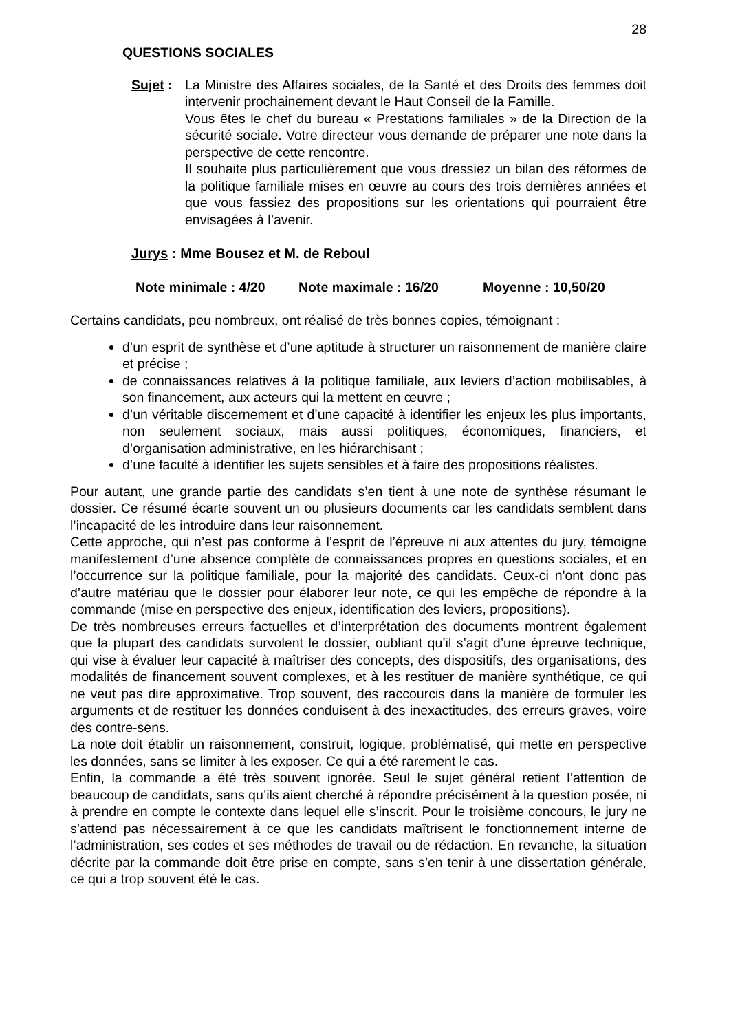28
QUESTIONS SOCIALES
Sujet :
La Ministre des Affaires sociales, de la Santé et des Droits des femmes doit intervenir prochainement devant le Haut Conseil de la Famille.
Vous êtes le chef du bureau « Prestations familiales » de la Direction de la sécurité sociale. Votre directeur vous demande de préparer une note dans la perspective de cette rencontre.
Il souhaite plus particulièrement que vous dressiez un bilan des réformes de la politique familiale mises en œuvre au cours des trois dernières années et que vous fassiez des propositions sur les orientations qui pourraient être envisagées à l’avenir.
Jurys : Mme Bousez et M. de Reboul
Note minimale : 4/20 Note maximale : 16/20 Moyenne : 10,50/20
Certains candidats, peu nombreux, ont réalisé de très bonnes copies, témoignant :
d’un esprit de synthèse et d’une aptitude à structurer un raisonnement de manière claire et précise ;
de connaissances relatives à la politique familiale, aux leviers d’action mobilisables, à son financement, aux acteurs qui la mettent en œuvre ;
d’un véritable discernement et d’une capacité à identifier les enjeux les plus importants, non seulement sociaux, mais aussi politiques, économiques, financiers, et d’organisation administrative, en les hiérarchisant ;
d’une faculté à identifier les sujets sensibles et à faire des propositions réalistes.
Pour autant, une grande partie des candidats s’en tient à une note de synthèse résumant le dossier. Ce résumé écarte souvent un ou plusieurs documents car les candidats semblent dans l’incapacité de les introduire dans leur raisonnement.
Cette approche, qui n’est pas conforme à l’esprit de l’épreuve ni aux attentes du jury, témoigne manifestement d’une absence complète de connaissances propres en questions sociales, et en l’occurrence sur la politique familiale, pour la majorité des candidats. Ceux-ci n'ont donc pas d’autre matériau que le dossier pour élaborer leur note, ce qui les empêche de répondre à la commande (mise en perspective des enjeux, identification des leviers, propositions).
De très nombreuses erreurs factuelles et d’interprétation des documents montrent également que la plupart des candidats survolent le dossier, oubliant qu’il s’agit d’une épreuve technique, qui vise à évaluer leur capacité à maîtriser des concepts, des dispositifs, des organisations, des modalités de financement souvent complexes, et à les restituer de manière synthétique, ce qui ne veut pas dire approximative. Trop souvent, des raccourcis dans la manière de formuler les arguments et de restituer les données conduisent à des inexactitudes, des erreurs graves, voire des contre-sens.
La note doit établir un raisonnement, construit, logique, problématisé, qui mette en perspective les données, sans se limiter à les exposer. Ce qui a été rarement le cas.
Enfin, la commande a été très souvent ignorée. Seul le sujet général retient l’attention de beaucoup de candidats, sans qu’ils aient cherché à répondre précisément à la question posée, ni à prendre en compte le contexte dans lequel elle s’inscrit. Pour le troisième concours, le jury ne s’attend pas nécessairement à ce que les candidats maîtrisent le fonctionnement interne de l’administration, ses codes et ses méthodes de travail ou de rédaction. En revanche, la situation décrite par la commande doit être prise en compte, sans s’en tenir à une dissertation générale, ce qui a trop souvent été le cas.